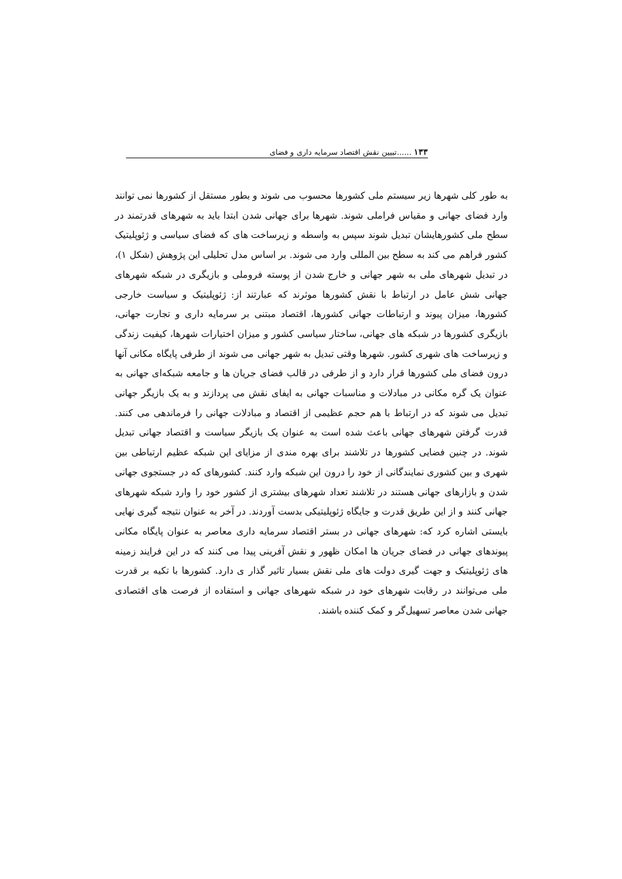۱۳۳ ......تبیین نقش اقتصاد سرمایه داری و فضای
به طور کلی شهرها زیر سیستم ملی کشورها محسوب می شوند و بطور مستقل از کشورها نمی توانند وارد فضای جهانی و مقیاس فراملی شوند. شهرها برای جهانی شدن ابتدا باید به شهرهای قدرتمند در سطح ملی کشورهایشان تبدیل شوند سپس به واسطه و زیرساخت های که فضای سیاسی و ژئوپلیتیک کشور فراهم می کند به سطح بین المللی وارد می شوند. بر اساس مدل تحلیلی این پژوهش (شکل ۱)، در تبدیل شهرهای ملی به شهر جهانی و خارج شدن از پوسته فروملی و بازیگری در شبکه شهرهای جهانی شش عامل در ارتباط با نقش کشورها موثرند که عبارتند از: ژئوپلیتیک و سیاست خارجی کشورها، میزان پیوند و ارتباطات جهانی کشورها، اقتصاد مبتنی بر سرمایه داری و تجارت جهانی، بازیگری کشورها در شبکه های جهانی، ساختار سیاسی کشور و میزان اختیارات شهرها، کیفیت زندگی و زیرساخت های شهری کشور. شهرها وقتی تبدیل به شهر جهانی می شوند از طرفی پایگاه مکانی آنها درون فضای ملی کشورها قرار دارد و از طرفی در قالب فضای جریان ها و جامعه شبکه‌ای جهانی به عنوان یک گره مکانی در مبادلات و مناسبات جهانی به ایفای نقش می پردازند و به یک بازیگر جهانی تبدیل می شوند که در ارتباط با هم حجم عظیمی از اقتصاد و مبادلات جهانی را فرماندهی می کنند. قدرت گرفتن شهرهای جهانی باعث شده است به عنوان یک بازیگر سیاست و اقتصاد جهانی تبدیل شوند. در چنین فضایی کشورها در تلاشند برای بهره مندی از مزایای این شبکه عظیم ارتباطی بین شهری و بین کشوری نمایندگانی از خود را درون این شبکه وارد کنند. کشورهای که در جستجوی جهانی شدن و بازارهای جهانی هستند در تلاشند تعداد شهرهای بیشتری از کشور خود را وارد شبکه شهرهای جهانی کنند و از این طریق قدرت و جایگاه ژئوپلیتیکی بدست آوردند. در آخر به عنوان نتیجه گیری نهایی بایستی اشاره کرد که: شهرهای جهانی در بستر اقتصاد سرمایه داری معاصر به عنوان پایگاه مکانی پیوندهای جهانی در فضای جریان ها امکان ظهور و نقش آفرینی پیدا می کنند که در این فرایند زمینه های ژئوپلیتیک و جهت گیری دولت های ملی نقش بسیار تاثیر گذار ی دارد. کشورها با تکیه بر قدرت ملی می‌توانند در رقابت شهرهای خود در شبکه شهرهای جهانی و استفاده از فرصت های اقتصادی جهانی شدن معاصر تسهیل‌گر و کمک کننده باشند.